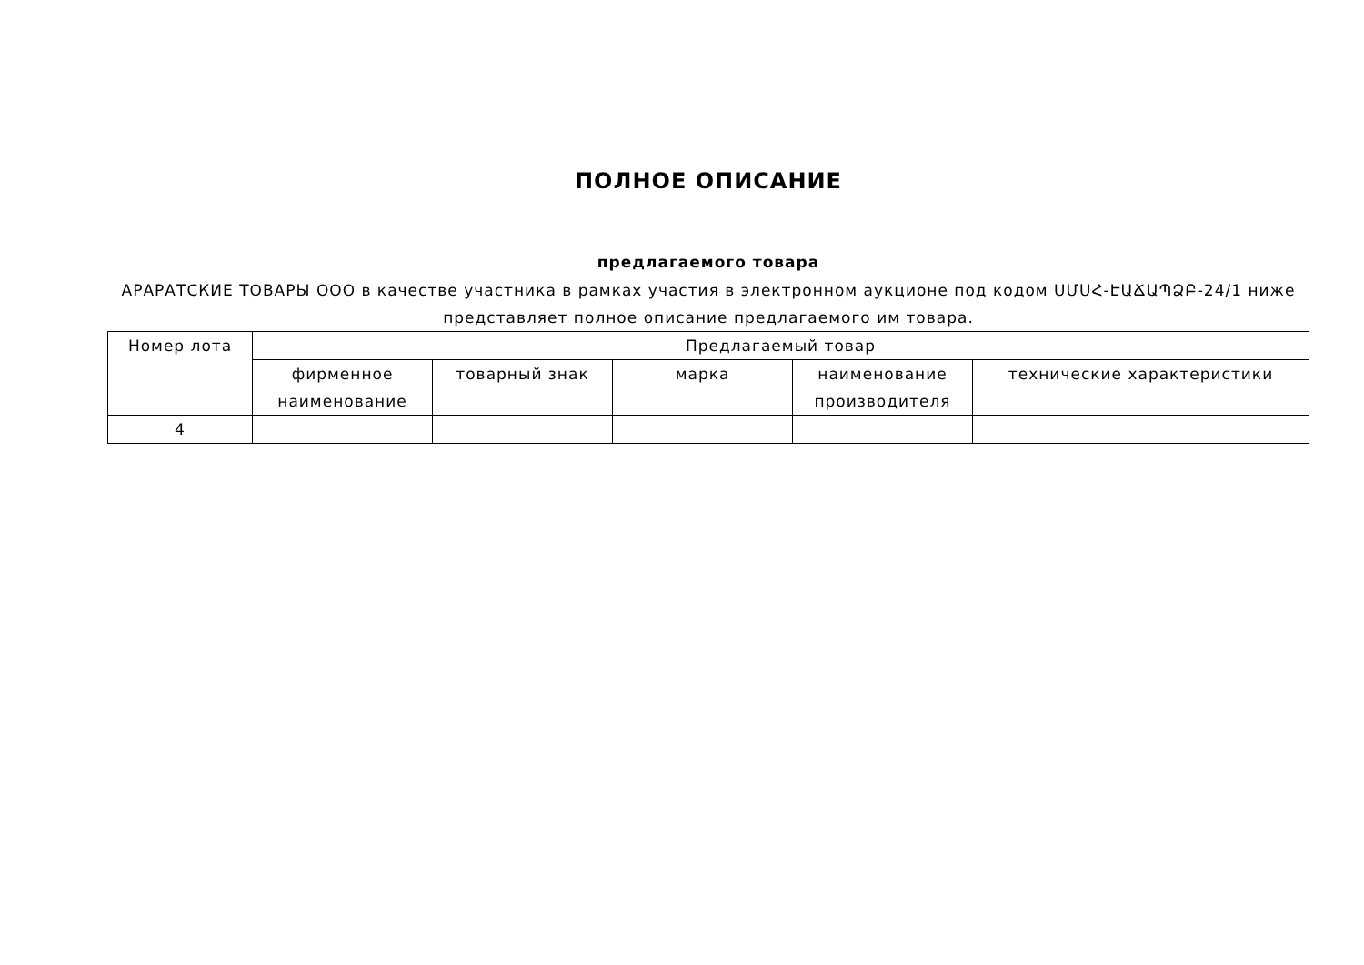ПОЛНОЕ ОПИСАНИЕ
предлагаемого товара
АРАРАТСКИЕ ТОВАРЫ ООО в качестве участника в рамках участия в электронном аукционе под кодом ՍՄՍՀ-ԷԱՃԱՊՁԲ-24/1 ниже представляет полное описание предлагаемого им товара.
| Номер лота | Предлагаемый товар | | | | |
| --- | --- | --- | --- | --- | --- |
| | фирменное наименование | товарный знак | марка | наименование производителя | технические характеристики |
| 4 | | | | | |